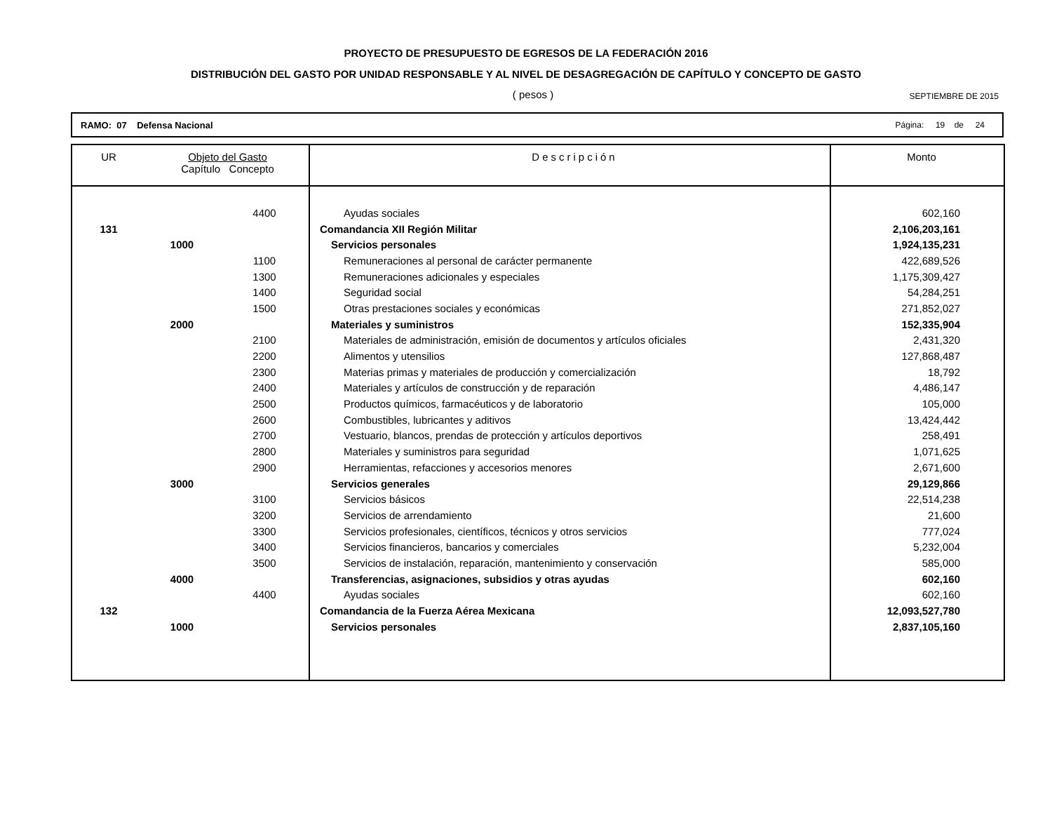PROYECTO DE PRESUPUESTO DE EGRESOS DE LA FEDERACIÓN 2016
DISTRIBUCIÓN DEL GASTO POR UNIDAD RESPONSABLE Y AL NIVEL DE DESAGREGACIÓN DE CAPÍTULO Y CONCEPTO DE GASTO
( pesos )
SEPTIEMBRE DE 2015
RAMO: 07 Defensa Nacional Página: 19 de 24
| UR | Objeto del Gasto Capítulo Concepto | | Descripción | Monto |
| --- | --- | --- | --- | --- |
| | | 4400 | Ayudas sociales | 602,160 |
| 131 | | | Comandancia XII Región Militar | 2,106,203,161 |
| | 1000 | | Servicios personales | 1,924,135,231 |
| | | 1100 | Remuneraciones al personal de carácter permanente | 422,689,526 |
| | | 1300 | Remuneraciones adicionales y especiales | 1,175,309,427 |
| | | 1400 | Seguridad social | 54,284,251 |
| | | 1500 | Otras prestaciones sociales y económicas | 271,852,027 |
| | 2000 | | Materiales y suministros | 152,335,904 |
| | | 2100 | Materiales de administración, emisión de documentos y artículos oficiales | 2,431,320 |
| | | 2200 | Alimentos y utensilios | 127,868,487 |
| | | 2300 | Materias primas y materiales de producción y comercialización | 18,792 |
| | | 2400 | Materiales y artículos de construcción y de reparación | 4,486,147 |
| | | 2500 | Productos químicos, farmacéuticos y de laboratorio | 105,000 |
| | | 2600 | Combustibles, lubricantes y aditivos | 13,424,442 |
| | | 2700 | Vestuario, blancos, prendas de protección y artículos deportivos | 258,491 |
| | | 2800 | Materiales y suministros para seguridad | 1,071,625 |
| | | 2900 | Herramientas, refacciones y accesorios menores | 2,671,600 |
| | 3000 | | Servicios generales | 29,129,866 |
| | | 3100 | Servicios básicos | 22,514,238 |
| | | 3200 | Servicios de arrendamiento | 21,600 |
| | | 3300 | Servicios profesionales, científicos, técnicos y otros servicios | 777,024 |
| | | 3400 | Servicios financieros, bancarios y comerciales | 5,232,004 |
| | | 3500 | Servicios de instalación, reparación, mantenimiento y conservación | 585,000 |
| | 4000 | | Transferencias, asignaciones, subsidios y otras ayudas | 602,160 |
| | | 4400 | Ayudas sociales | 602,160 |
| 132 | | | Comandancia de la Fuerza Aérea Mexicana | 12,093,527,780 |
| | 1000 | | Servicios personales | 2,837,105,160 |